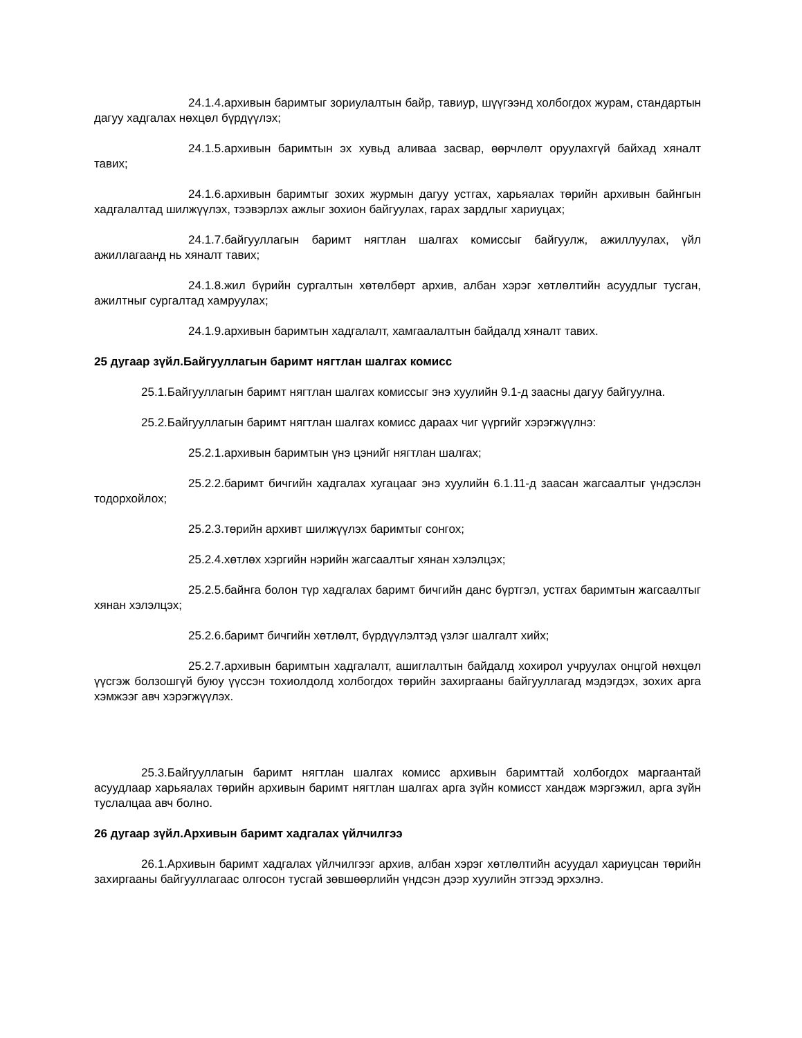24.1.4.архивын баримтыг зориулалтын байр, тавиур, шүүгээнд холбогдох журам, стандартын дагуу хадгалах нөхцөл бүрдүүлэх;
24.1.5.архивын баримтын эх хувьд аливаа засвар, өөрчлөлт оруулахгүй байхад хяналт тавих;
24.1.6.архивын баримтыг зохих журмын дагуу устгах, харьяалах төрийн архивын байнгын хадгалалтад шилжүүлэх, тээвэрлэх ажлыг зохион байгуулах, гарах зардлыг хариуцах;
24.1.7.байгууллагын баримт нягтлан шалгах комиссыг байгуулж, ажиллуулах, үйл ажиллагаанд нь хяналт тавих;
24.1.8.жил бүрийн сургалтын хөтөлбөрт архив, албан хэрэг хөтлөлтийн асуудлыг тусган, ажилтныг сургалтад хамруулах;
24.1.9.архивын баримтын хадгалалт, хамгаалалтын байдалд хяналт тавих.
25 дугаар зүйл.Байгууллагын баримт нягтлан шалгах комисс
25.1.Байгууллагын баримт нягтлан шалгах комиссыг энэ хуулийн 9.1-д заасны дагуу байгуулна.
25.2.Байгууллагын баримт нягтлан шалгах комисс дараах чиг үүргийг хэрэгжүүлнэ:
25.2.1.архивын баримтын үнэ цэнийг нягтлан шалгах;
25.2.2.баримт бичгийн хадгалах хугацааг энэ хуулийн 6.1.11-д заасан жагсаалтыг үндэслэн тодорхойлох;
25.2.3.төрийн архивт шилжүүлэх баримтыг сонгох;
25.2.4.хөтлөх хэргийн нэрийн жагсаалтыг хянан хэлэлцэх;
25.2.5.байнга болон түр хадгалах баримт бичгийн данс бүртгэл, устгах баримтын жагсаалтыг хянан хэлэлцэх;
25.2.6.баримт бичгийн хөтлөлт, бүрдүүлэлтэд үзлэг шалгалт хийх;
25.2.7.архивын баримтын хадгалалт, ашиглалтын байдалд хохирол учруулах онцгой нөхцөл үүсгэж болзошгүй буюу үүссэн тохиолдолд холбогдох төрийн захиргааны байгууллагад мэдэгдэх, зохих арга хэмжээг авч хэрэгжүүлэх.
25.3.Байгууллагын баримт нягтлан шалгах комисс архивын баримттай холбогдох маргаантай асуудлаар харьяалах төрийн архивын баримт нягтлан шалгах арга зүйн комисст хандаж мэргэжил, арга зүйн туслалцаа авч болно.
26 дугаар зүйл.Архивын баримт хадгалах үйлчилгээ
26.1.Архивын баримт хадгалах үйлчилгээг архив, албан хэрэг хөтлөлтийн асуудал хариуцсан төрийн захиргааны байгууллагаас олгосон тусгай зөвшөөрлийн үндсэн дээр хуулийн этгээд эрхэлнэ.